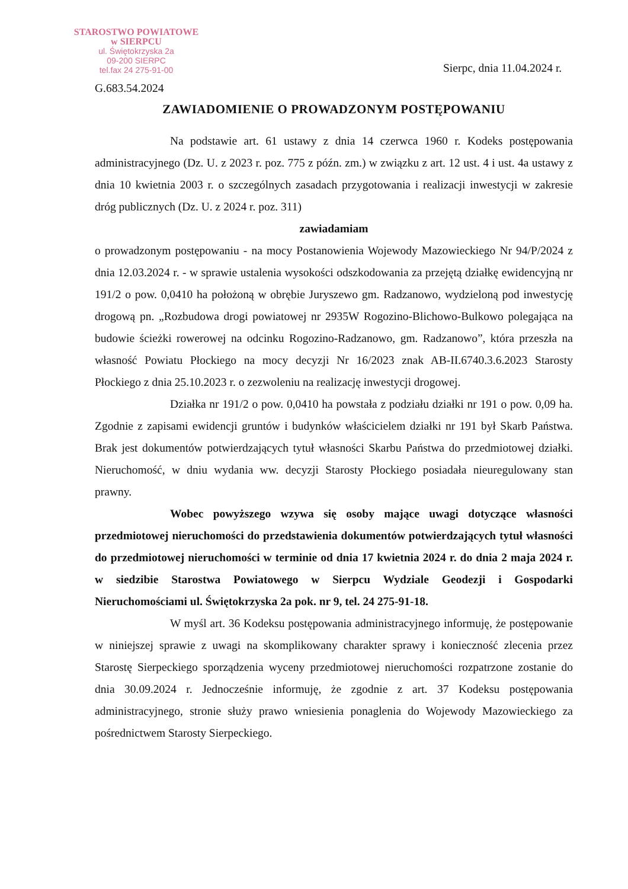STAROSTWO POWIATOWE
w SIERPCU
ul. Świętokrzyska 2a
09-200 SIERPC
tel.fax 24 275-91-00
Sierpc, dnia 11.04.2024 r.
G.683.54.2024
ZAWIADOMIENIE O PROWADZONYM POSTĘPOWANIU
Na podstawie art. 61 ustawy z dnia 14 czerwca 1960 r. Kodeks postępowania administracyjnego (Dz. U. z 2023 r. poz. 775 z późn. zm.) w związku z art. 12 ust. 4 i ust. 4a ustawy z dnia 10 kwietnia 2003 r. o szczególnych zasadach przygotowania i realizacji inwestycji w zakresie dróg publicznych (Dz. U. z 2024 r. poz. 311)
zawiadamiam
o prowadzonym postępowaniu - na mocy Postanowienia Wojewody Mazowieckiego Nr 94/P/2024 z dnia 12.03.2024 r. - w sprawie ustalenia wysokości odszkodowania za przejętą działkę ewidencyjną nr 191/2 o pow. 0,0410 ha położoną w obrębie Juryszewo gm. Radzanowo, wydzieloną pod inwestycję drogową pn. „Rozbudowa drogi powiatowej nr 2935W Rogozino-Blichowo-Bulkowo polegająca na budowie ścieżki rowerowej na odcinku Rogozino-Radzanowo, gm. Radzanowo”, która przeszła na własność Powiatu Płockiego na mocy decyzji Nr 16/2023 znak AB-II.6740.3.6.2023 Starosty Płockiego z dnia 25.10.2023 r. o zezwoleniu na realizację inwestycji drogowej.
Działka nr 191/2 o pow. 0,0410 ha powstała z podziału działki nr 191 o pow. 0,09 ha. Zgodnie z zapisami ewidencji gruntów i budynków właścicielem działki nr 191 był Skarb Państwa. Brak jest dokumentów potwierdzających tytuł własności Skarbu Państwa do przedmiotowej działki. Nieruchomość, w dniu wydania ww. decyzji Starosty Płockiego posiadała nieuregulowany stan prawny.
Wobec powyższego wzywa się osoby mające uwagi dotyczące własności przedmiotowej nieruchomości do przedstawienia dokumentów potwierdzających tytuł własności do przedmiotowej nieruchomości w terminie od dnia 17 kwietnia 2024 r. do dnia 2 maja 2024 r. w siedzibie Starostwa Powiatowego w Sierpcu Wydziale Geodezji i Gospodarki Nieruchomościami ul. Świętokrzyska 2a pok. nr 9, tel. 24 275-91-18.
W myśl art. 36 Kodeksu postępowania administracyjnego informuję, że postępowanie w niniejszej sprawie z uwagi na skomplikowany charakter sprawy i konieczność zlecenia przez Starostę Sierpeckiego sporządzenia wyceny przedmiotowej nieruchomości rozpatrzone zostanie do dnia 30.09.2024 r. Jednocześnie informuję, że zgodnie z art. 37 Kodeksu postępowania administracyjnego, stronie służy prawo wniesienia ponaglenia do Wojewody Mazowieckiego za pośrednictwem Starosty Sierpeckiego.